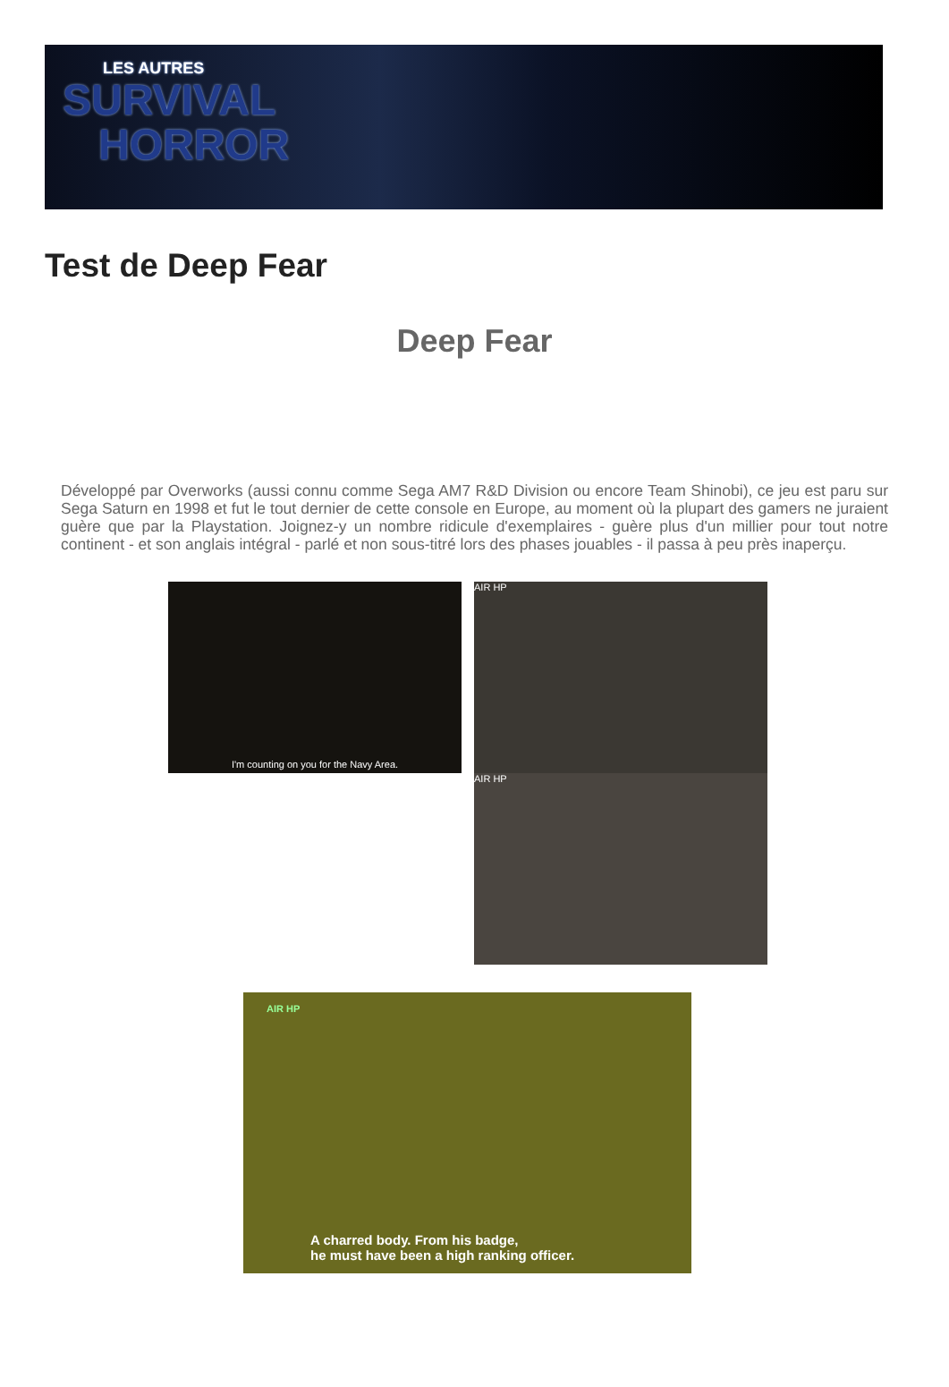LES AUTRES
SURVIVAL
HORROR
Test de Deep Fear
Deep Fear
Développé par Overworks (aussi connu comme Sega AM7 R&D Division ou encore Team Shinobi), ce jeu est paru sur Sega Saturn en 1998 et fut le tout dernier de cette console en Europe, au moment où la plupart des gamers ne juraient guère que par la Playstation. Joignez-y un nombre ridicule d'exemplaires - guère plus d'un millier pour tout notre continent - et son anglais intégral - parlé et non sous-titré lors des phases jouables - il passa à peu près inaperçu.
I'm counting on you for the Navy Area.
AIR HP
AIR HP
AIR HP
A charred body. From his badge,
he must have been a high ranking officer.